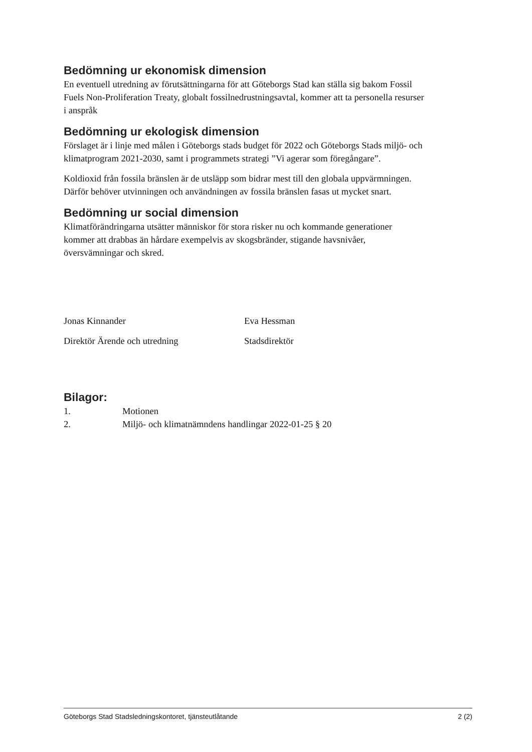Bedömning ur ekonomisk dimension
En eventuell utredning av förutsättningarna för att Göteborgs Stad kan ställa sig bakom Fossil Fuels Non-Proliferation Treaty, globalt fossilnedrustningsavtal, kommer att ta personella resurser i anspråk
Bedömning ur ekologisk dimension
Förslaget är i linje med målen i Göteborgs stads budget för 2022 och Göteborgs Stads miljö- och klimatprogram 2021-2030, samt i programmets strategi ”Vi agerar som föregångare”.
Koldioxid från fossila bränslen är de utsläpp som bidrar mest till den globala uppvärmningen. Därför behöver utvinningen och användningen av fossila bränslen fasas ut mycket snart.
Bedömning ur social dimension
Klimatförändringarna utsätter människor för stora risker nu och kommande generationer kommer att drabbas än hårdare exempelvis av skogsbränder, stigande havsnivåer, översvämningar och skred.
Jonas Kinnander
Direktör Ärende och utredning
Eva Hessman
Stadsdirektör
Bilagor:
1. Motionen
2. Miljö- och klimatnämndens handlingar 2022-01-25 § 20
Göteborgs Stad Stadsledningskontoret, tjänsteutlåtande 2 (2)